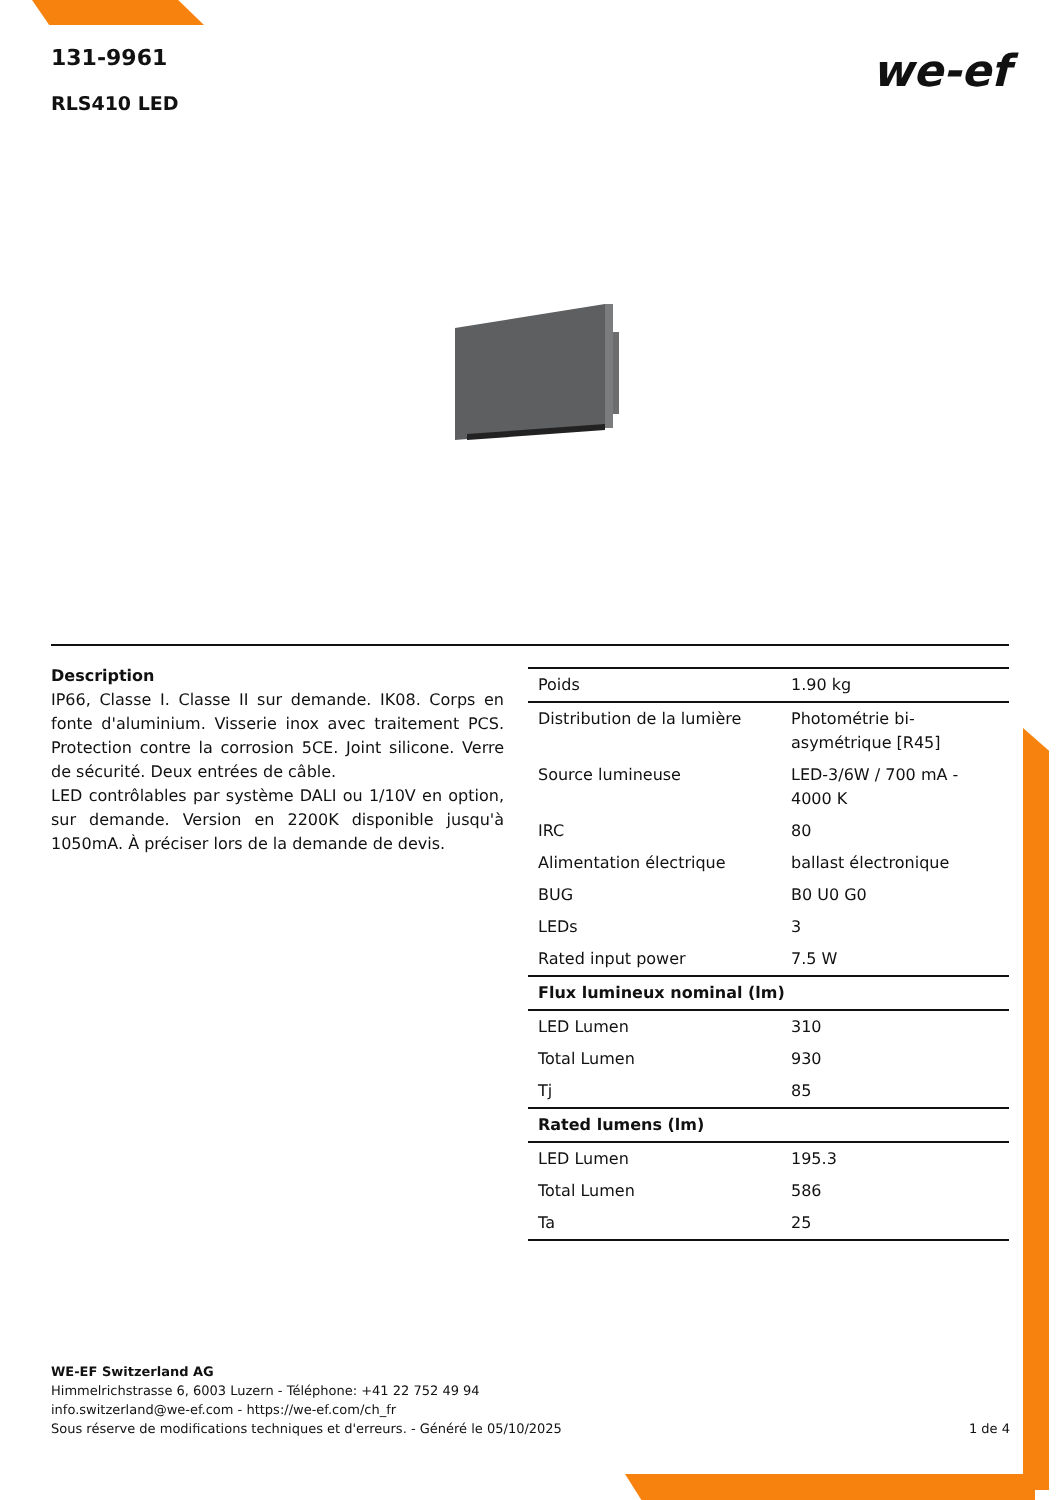131-9961
RLS410 LED
we-ef
Description
IP66, Classe I. Classe II sur demande. IK08. Corps en fonte d'aluminium. Visserie inox avec traitement PCS. Protection contre la corrosion 5CE. Joint silicone. Verre de sécurité. Deux entrées de câble.
LED contrôlables par système DALI ou 1/10V en option, sur demande. Version en 2200K disponible jusqu'à 1050mA. À préciser lors de la demande de devis.
| Poids | 1.90 kg |
| Distribution de la lumière | Photométrie bi-asymétrique [R45] |
| Source lumineuse | LED-3/6W / 700 mA - 4000 K |
| IRC | 80 |
| Alimentation électrique | ballast électronique |
| BUG | B0 U0 G0 |
| LEDs | 3 |
| Rated input power | 7.5 W |
| Flux lumineux nominal (lm) | |
| LED Lumen | 310 |
| Total Lumen | 930 |
| Tj | 85 |
| Rated lumens (lm) | |
| LED Lumen | 195.3 |
| Total Lumen | 586 |
| Ta | 25 |
WE-EF Switzerland AG
Himmelrichstrasse 6, 6003 Luzern - Téléphone: +41 22 752 49 94
info.switzerland@we-ef.com - https://we-ef.com/ch_fr
Sous réserve de modifications techniques et d'erreurs. - Généré le 05/10/2025
1 de 4